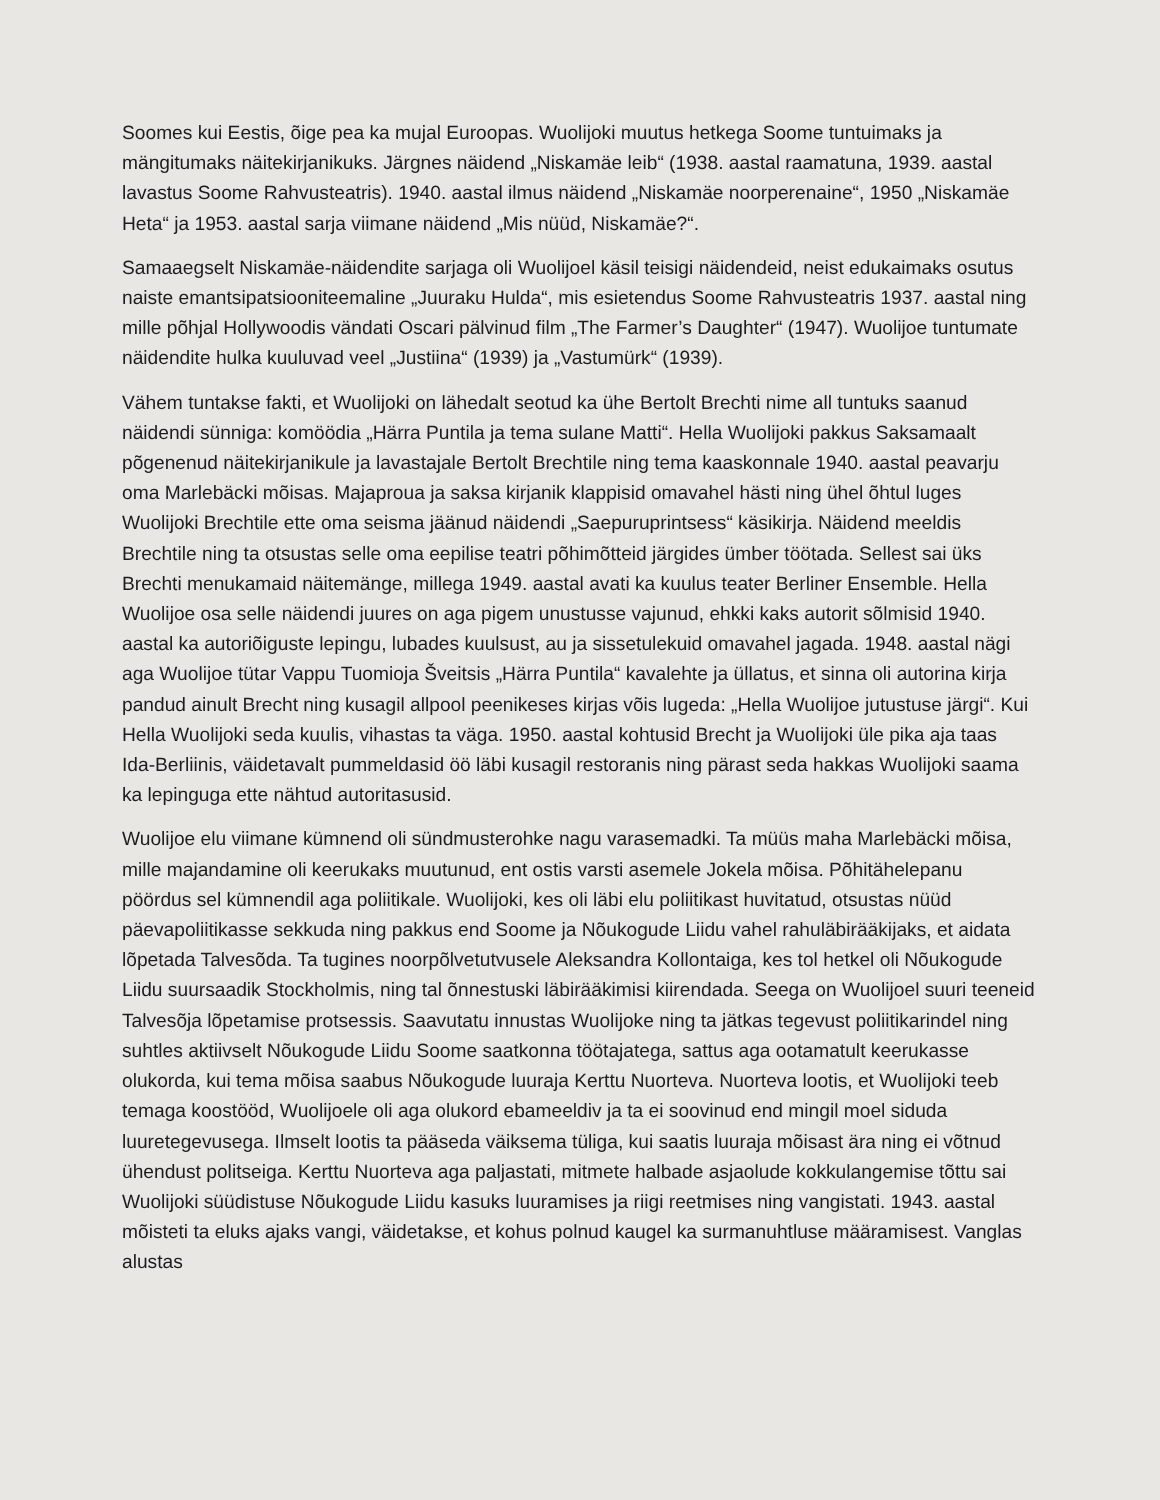Soomes kui Eestis, õige pea ka mujal Euroopas. Wuolijoki muutus hetkega Soome tuntuimaks ja mängitumaks näitekirjanikuks. Järgnes näidend „Niskamäe leib“ (1938. aastal raamatuna, 1939. aastal lavastus Soome Rahvusteatris). 1940. aastal ilmus näidend „Niskamäe noorperenaine“, 1950 „Niskamäe Heta“ ja 1953. aastal sarja viimane näidend „Mis nüüd, Niskamäe?“.
Samaaegselt Niskamäe-näidendite sarjaga oli Wuolijoel käsil teisigi näidendeid, neist edukaimaks osutus naiste emantsipatsiooniteemaline „Juuraku Hulda“, mis esietendus Soome Rahvusteatris 1937. aastal ning mille põhjal Hollywoodis vändati Oscari pälvinud film „The Farmer’s Daughter“ (1947). Wuolijoe tuntumate näidendite hulka kuuluvad veel „Justiina“ (1939) ja „Vastumürk“ (1939).
Vähem tuntakse fakti, et Wuolijoki on lähedalt seotud ka ühe Bertolt Brechti nime all tuntuks saanud näidendi sünniga: komöödia „Härra Puntila ja tema sulane Matti“. Hella Wuolijoki pakkus Saksamaalt põgenenud näitekirjanikule ja lavastajale Bertolt Brechtile ning tema kaaskonnale 1940. aastal peavarju oma Marlebäcki mõisas. Majaproua ja saksa kirjanik klappisid omavahel hästi ning ühel õhtul luges Wuolijoki Brechtile ette oma seisma jäänud näidendi „Saepuruprintsess“ käsikirja. Näidend meeldis Brechtile ning ta otsustas selle oma eepilise teatri põhimõtteid järgides ümber töötada. Sellest sai üks Brechti menukamaid näitemänge, millega 1949. aastal avati ka kuulus teater Berliner Ensemble. Hella Wuolijoe osa selle näidendi juures on aga pigem unustusse vajunud, ehkki kaks autorit sõlmisid 1940. aastal ka autoriõiguste lepingu, lubades kuulsust, au ja sissetulekuid omavahel jagada. 1948. aastal nägi aga Wuolijoe tütar Vappu Tuomioja Šveitsis „Härra Puntila“ kavalehte ja üllatus, et sinna oli autorina kirja pandud ainult Brecht ning kusagil allpool peenikeses kirjas võis lugeda: „Hella Wuolijoe jutustuse järgi“. Kui Hella Wuolijoki seda kuulis, vihastas ta väga. 1950. aastal kohtusid Brecht ja Wuolijoki üle pika aja taas Ida-Berliinis, väidetavalt pummeldasid öö läbi kusagil restoranis ning pärast seda hakkas Wuolijoki saama ka lepinguga ette nähtud autoritasusid.
Wuolijoe elu viimane kümnend oli sündmusterohke nagu varasemadki. Ta müüs maha Marlebäcki mõisa, mille majandamine oli keerukaks muutunud, ent ostis varsti asemele Jokela mõisa. Põhitähelepanu pöördus sel kümnendil aga poliitikale. Wuolijoki, kes oli läbi elu poliitikast huvitatud, otsustas nüüd päevapoliitikasse sekkuda ning pakkus end Soome ja Nõukogude Liidu vahel rahuläbirääkijaks, et aidata lõpetada Talvesõda. Ta tugines noorpõlvetutvusele Aleksandra Kollontaiga, kes tol hetkel oli Nõukogude Liidu suursaadik Stockholmis, ning tal õnnestuski läbirääkimisi kiirendada. Seega on Wuolijoel suuri teeneid Talvesõja lõpetamise protsessis. Saavutatu innustas Wuolijoke ning ta jätkas tegevust poliitikarindel ning suhtles aktiivselt Nõukogude Liidu Soome saatkonna töötajatega, sattus aga ootamatult keerukasse olukorda, kui tema mõisa saabus Nõukogude luuraja Kerttu Nuorteva. Nuorteva lootis, et Wuolijoki teeb temaga koostööd, Wuolijoele oli aga olukord ebameeldiv ja ta ei soovinud end mingil moel siduda luuretegevusega. Ilmselt lootis ta pääseda väiksema tüliga, kui saatis luuraja mõisast ära ning ei võtnud ühendust politseiga. Kerttu Nuorteva aga paljastati, mitmete halbade asjaolude kokkulangemise tõttu sai Wuolijoki süüdistuse Nõukogude Liidu kasuks luuramises ja riigi reetmises ning vangistati. 1943. aastal mõisteti ta eluks ajaks vangi, väidetakse, et kohus polnud kaugel ka surmanuhtluse määramisest. Vanglas alustas